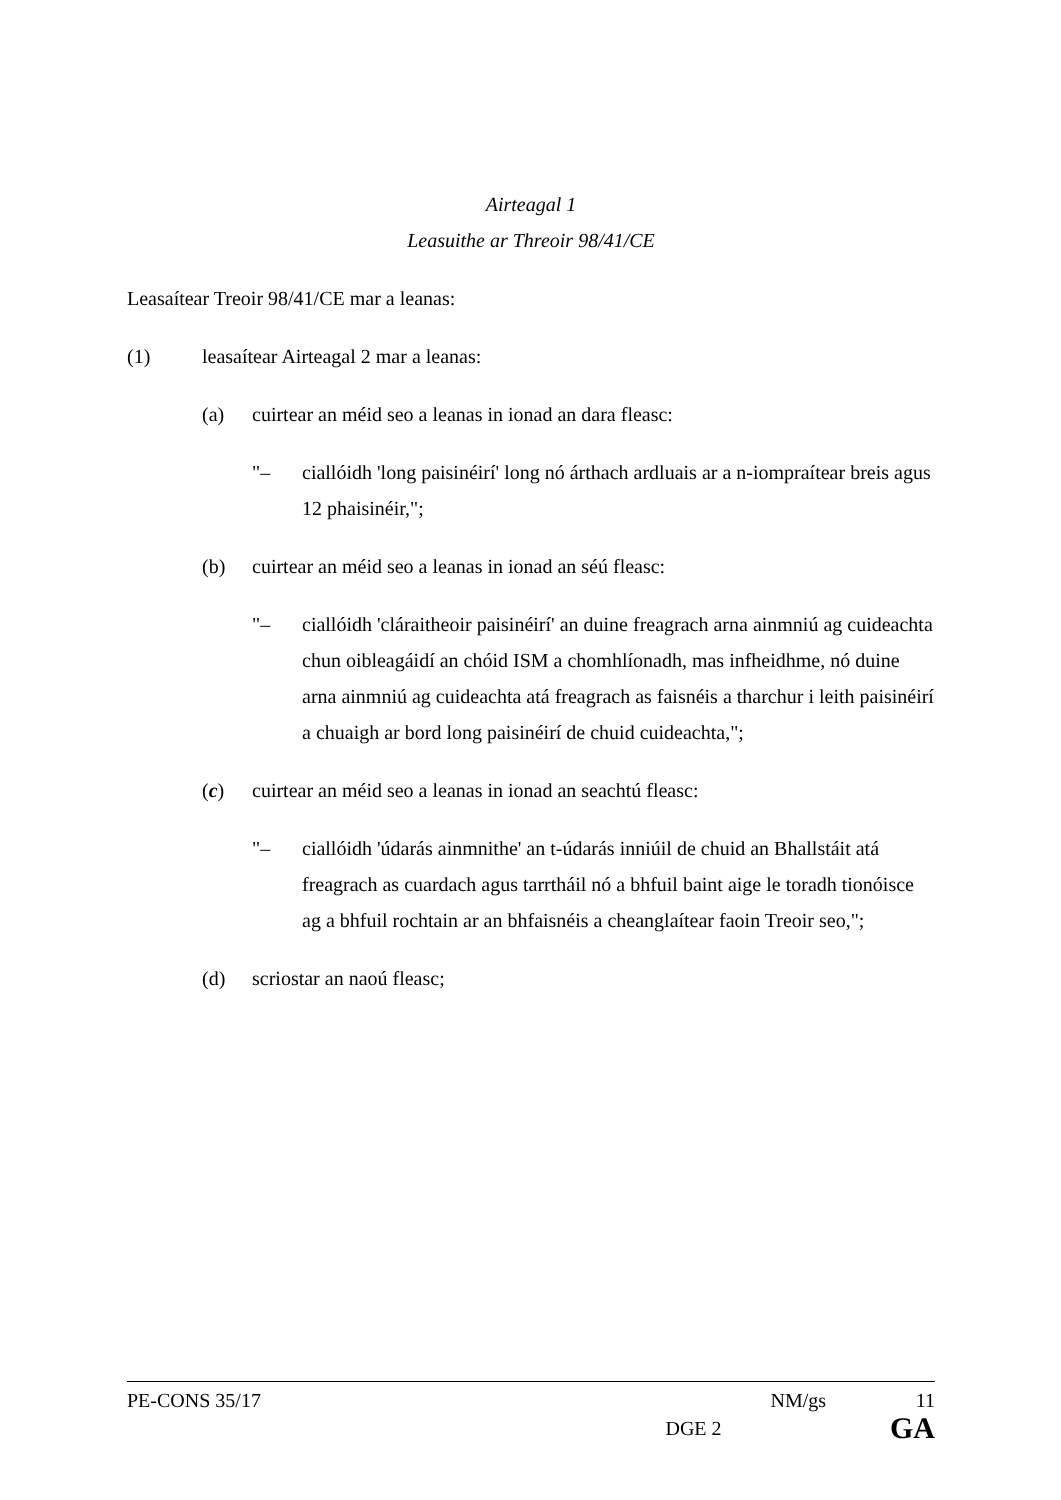Airteagal 1
Leasuithe ar Threoir 98/41/CE
Leasaítear Treoir 98/41/CE mar a leanas:
(1) leasaítear Airteagal 2 mar a leanas:
(a) cuirtear an méid seo a leanas in ionad an dara fleasc:
"– ciallóidh 'long paisinéirí' long nó árthach ardluais ar a n-iompraítear breis agus 12 phaisinéir,";
(b) cuirtear an méid seo a leanas in ionad an séú fleasc:
"– ciallóidh 'cláraitheoir paisinéirí' an duine freagrach arna ainmniú ag cuideachta chun oibleagáidí an chóid ISM a chomhlíonadh, mas infheidhme, nó duine arna ainmniú ag cuideachta atá freagrach as faisnéis a tharchur i leith paisinéirí a chuaigh ar bord long paisinéirí de chuid cuideachta,";
(c) cuirtear an méid seo a leanas in ionad an seachtú fleasc:
"– ciallóidh 'údarás ainmnithe' an t-údarás inniúil de chuid an Bhallstáit atá freagrach as cuardach agus tarrtháil nó a bhfuil baint aige le toradh tionóisce ag a bhfuil rochtain ar an bhfaisnéis a cheanglaítear faoin Treoir seo,";
(d) scriostar an naoú fleasc;
PE-CONS 35/17 NM/gs 11
DGE 2 GA